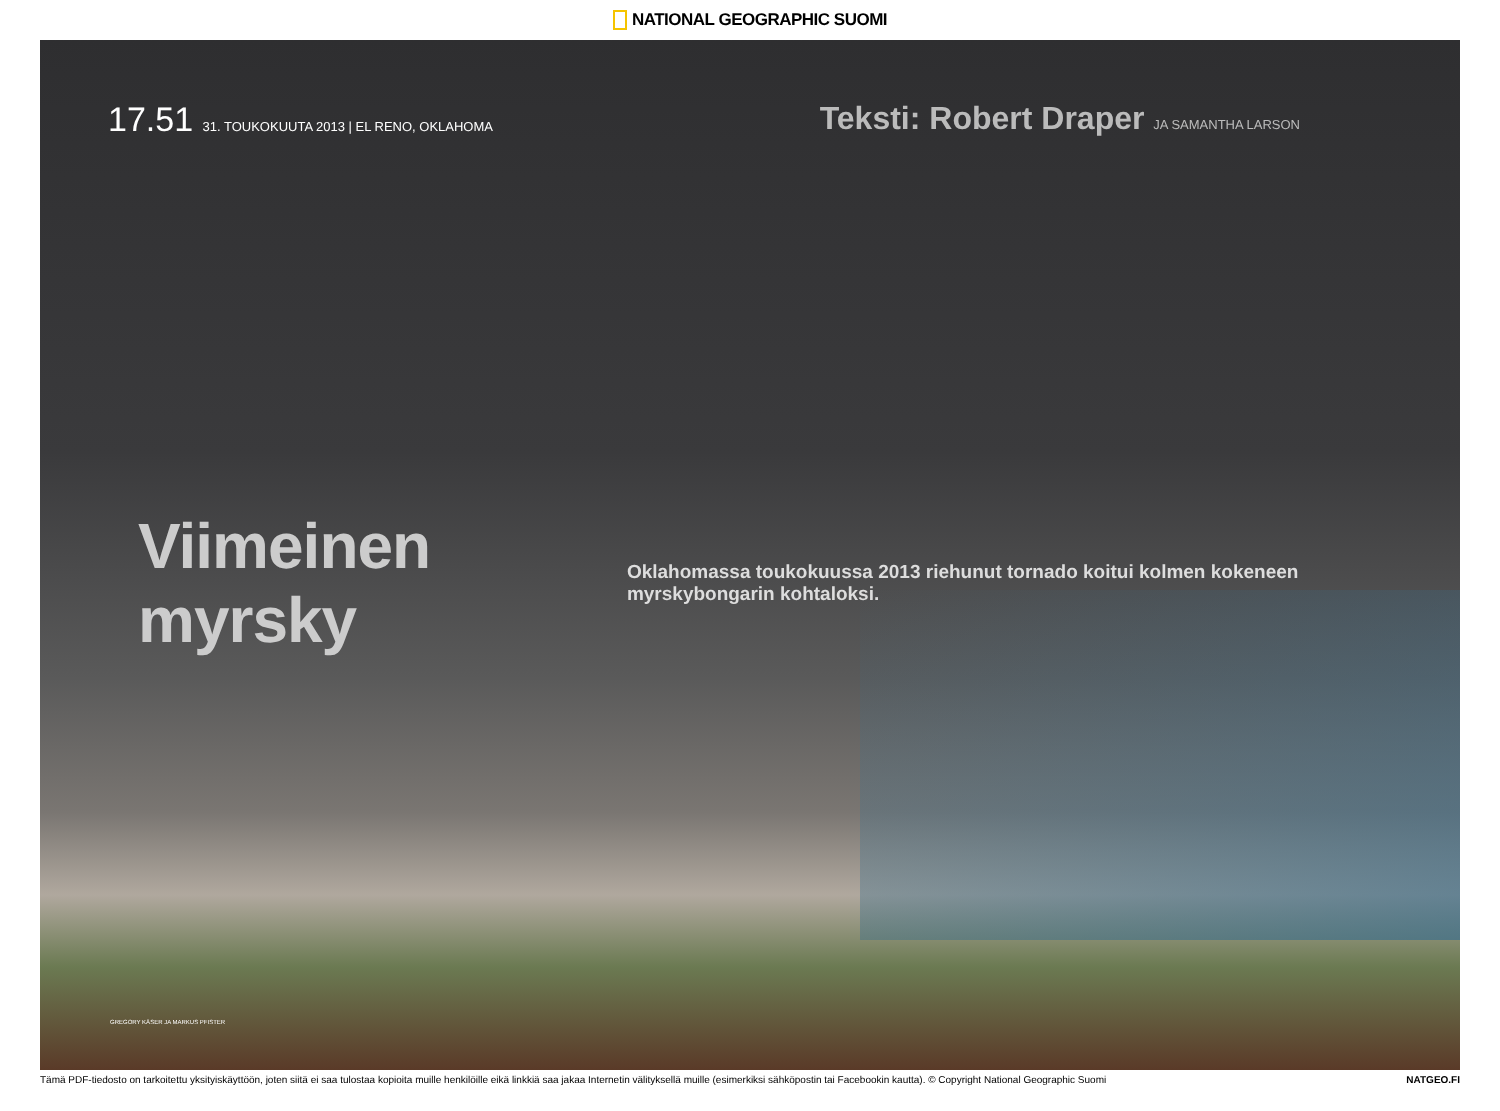NATIONAL GEOGRAPHIC SUOMI
17.51 31. TOUKOKUUTA 2013 | EL RENO, OKLAHOMA
Teksti: Robert Draper JA SAMANTHA LARSON
Viimeinen myrsky
Oklahomassa toukokuussa 2013 riehunut tornado koitui kolmen kokeneen myrskybongarin kohtaloksi.
GREGORY KÄSER JA MARKUS PFISTER
Tämä PDF-tiedosto on tarkoitettu yksityiskäyttöön, joten siitä ei saa tulostaa kopioita muille henkilöille eikä linkkiä saa jakaa Internetin välityksellä muille (esimerkiksi sähköpostin tai Facebookin kautta). © Copyright National Geographic Suomi NATGEO.FI